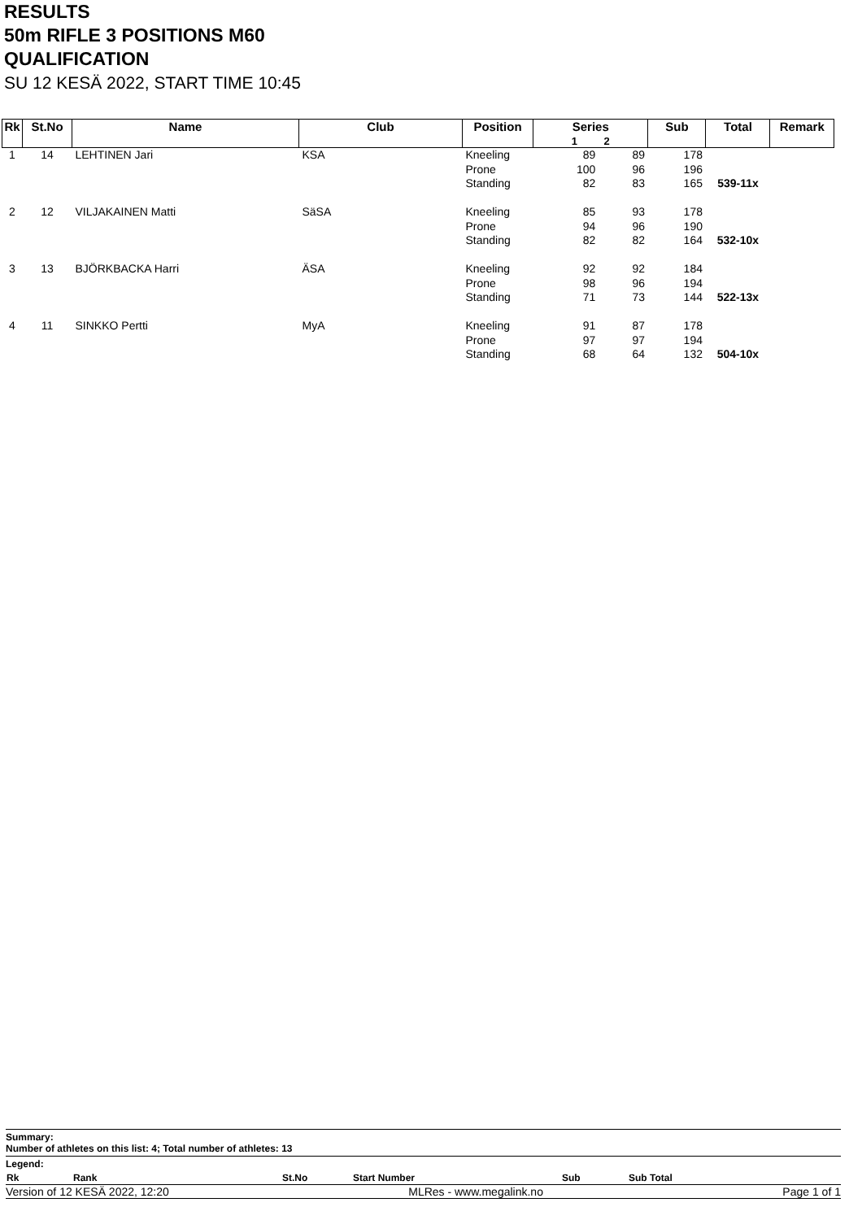RESULTS
50m RIFLE 3 POSITIONS M60
QUALIFICATION
SU 12 KESÄ 2022, START TIME 10:45
| Rk | St.No | Name | Club | Position | Series 1 2 | | Sub | Total | Remark |
| --- | --- | --- | --- | --- | --- | --- | --- | --- | --- |
| 1 | 14 | LEHTINEN Jari | KSA | Kneeling | 89 | 89 | 178 | | |
| | | | | Prone | 100 | 96 | 196 | | |
| | | | | Standing | 82 | 83 | 165 | 539-11x | |
| 2 | 12 | VILJAKAINEN Matti | SäSA | Kneeling | 85 | 93 | 178 | | |
| | | | | Prone | 94 | 96 | 190 | | |
| | | | | Standing | 82 | 82 | 164 | 532-10x | |
| 3 | 13 | BJÖRKBACKA Harri | ÄSA | Kneeling | 92 | 92 | 184 | | |
| | | | | Prone | 98 | 96 | 194 | | |
| | | | | Standing | 71 | 73 | 144 | 522-13x | |
| 4 | 11 | SINKKO Pertti | MyA | Kneeling | 91 | 87 | 178 | | |
| | | | | Prone | 97 | 97 | 194 | | |
| | | | | Standing | 68 | 64 | 132 | 504-10x | |
Summary:
Number of athletes on this list: 4; Total number of athletes: 13
Legend:
| Rk | Rank | St.No | Start Number | Sub | Sub Total |
Version of 12 KESÄ 2022, 12:20 MLRes - www.megalink.no Page 1 of 1